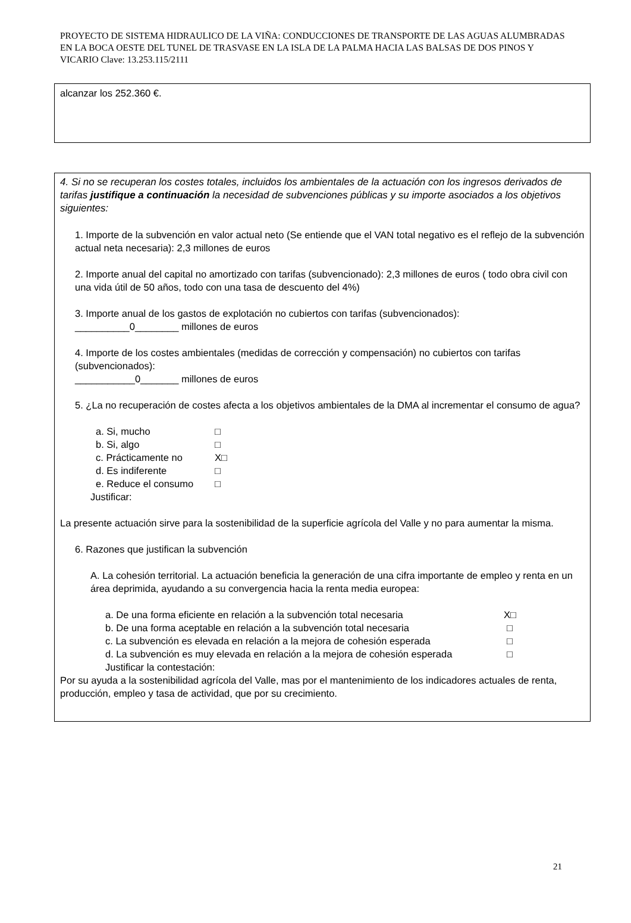PROYECTO DE SISTEMA HIDRAULICO DE LA VIÑA: CONDUCCIONES DE TRANSPORTE DE LAS AGUAS ALUMBRADAS EN LA BOCA OESTE DEL TUNEL DE TRASVASE EN LA ISLA DE LA PALMA HACIA LAS BALSAS DE DOS PINOS Y VICARIO Clave: 13.253.115/2111
alcanzar los 252.360 €.
4. Si no se recuperan los costes totales, incluidos los ambientales de la actuación con los ingresos derivados de tarifas justifique a continuación la necesidad de subvenciones públicas y su importe asociados a los objetivos siguientes:
1. Importe de la subvención en valor actual neto (Se entiende que el VAN total negativo es el reflejo de la subvención actual neta necesaria): 2,3 millones de euros
2. Importe anual del capital no amortizado con tarifas (subvencionado): 2,3 millones de euros ( todo obra civil con una vida útil de 50 años, todo con una tasa de descuento del 4%)
3. Importe anual de los gastos de explotación no cubiertos con tarifas (subvencionados):
__________0________ millones de euros
4. Importe de los costes ambientales (medidas de corrección y compensación) no cubiertos con tarifas (subvencionados):
___________0_______ millones de euros
5. ¿La no recuperación de costes afecta a los objetivos ambientales de la DMA al incrementar el consumo de agua?
a. Si, mucho □
b. Si, algo □
c. Prácticamente no X□
d. Es indiferente □
e. Reduce el consumo □
Justificar:
La presente actuación sirve para la sostenibilidad de la superficie agrícola del Valle y no para aumentar la misma.
6. Razones que justifican la subvención
A. La cohesión territorial. La actuación beneficia la generación de una cifra importante de empleo y renta en un área deprimida, ayudando a su convergencia hacia la renta media europea:
a. De una forma eficiente en relación a la subvención total necesaria X□
b. De una forma aceptable en relación a la subvención total necesaria □
c. La subvención es elevada en relación a la mejora de cohesión esperada □
d. La subvención es muy elevada en relación a la mejora de cohesión esperada □
Justificar la contestación:
Por su ayuda a la sostenibilidad agrícola del Valle, mas por el mantenimiento de los indicadores actuales de renta, producción, empleo y tasa de actividad, que por su crecimiento.
21